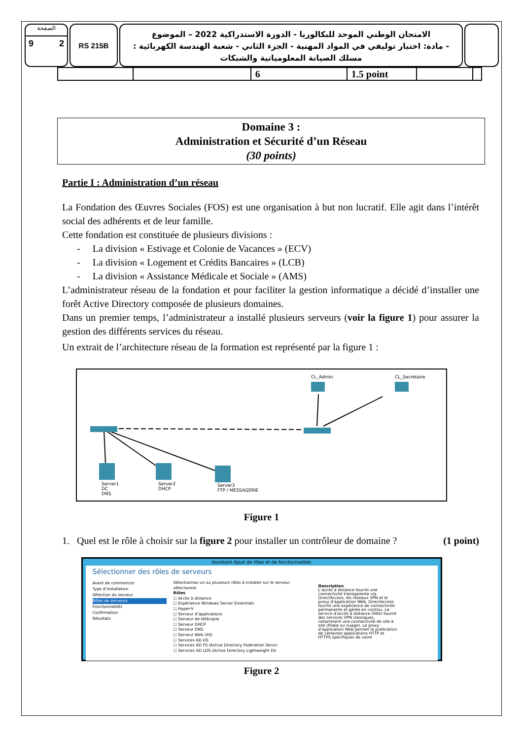الصفحة
9 2
RS 215B
الامتحان الوطني الموحد للبكالوريا - الدورة الاستدراكية 2022 – الموضوع
- مادة: اختبار توليفي في المواد المهنية - الجزء الثاني - شعبة الهندسة الكهربائية : مسلك الصيانة المعلومياتية والشبكات
| | | 6 | 1.5 point | | |
Domaine 3 :
Administration et Sécurité d’un Réseau
(30 points)
Partie I : Administration d’un réseau
La Fondation des Œuvres Sociales (FOS) est une organisation à but non lucratif. Elle agit dans l’intérêt social des adhérents et de leur famille.
Cette fondation est constituée de plusieurs divisions :
- La division « Estivage et Colonie de Vacances » (ECV)
- La division « Logement et Crédits Bancaires » (LCB)
- La division « Assistance Médicale et Sociale » (AMS)
L’administrateur réseau de la fondation et pour faciliter la gestion informatique a décidé d’installer une forêt Active Directory composée de plusieurs domaines.
Dans un premier temps, l’administrateur a installé plusieurs serveurs (voir la figure 1) pour assurer la gestion des différents services du réseau.
Un extrait de l’architecture réseau de la formation est représenté par la figure 1 :
CL_Admin
CL_Secretaire
Server1
DC
DNS
Server2
DHCP
Server3
FTP / MESSAGERIE
Figure 1
1. Quel est le rôle à choisir sur la figure 2 pour installer un contrôleur de domaine ? (1 point)
Assistant Ajout de rôles et de fonctionnalités
Sélectionner des rôles de serveurs
Avant de commencer
Type d’installation
Sélection du serveur
Rôles de serveurs
Fonctionnalités
Confirmation
Résultats
Sélectionnez un ou plusieurs rôles à installer sur le serveur sélectionné.
Rôles
☐ Accès à distance
☐ Expérience Windows Server Essentials
☐ Hyper-V
☐ Serveur d’applications
☐ Serveur de télécopie
☐ Serveur DHCP
☐ Serveur DNS
☐ Serveur Web (IIS)
☐ Services AD DS
☐ Services AD FS (Active Directory Federation Servic
☐ Services AD LDS (Active Directory Lightweight Dir
Description
L’accès à distance fournit une connectivité transparente via DirectAccess, les réseaux VPN et le proxy d’application Web. DirectAccess fournit une expérience de connectivité permanente et gérée en continu. Le service d’accès à distance (RAS) fournit des services VPN classiques, notamment une connectivité de site à site (filiale ou nuage). Le proxy d’application Web permet la publication de certaines applications HTTP et HTTPS spécifiques de votre
Figure 2